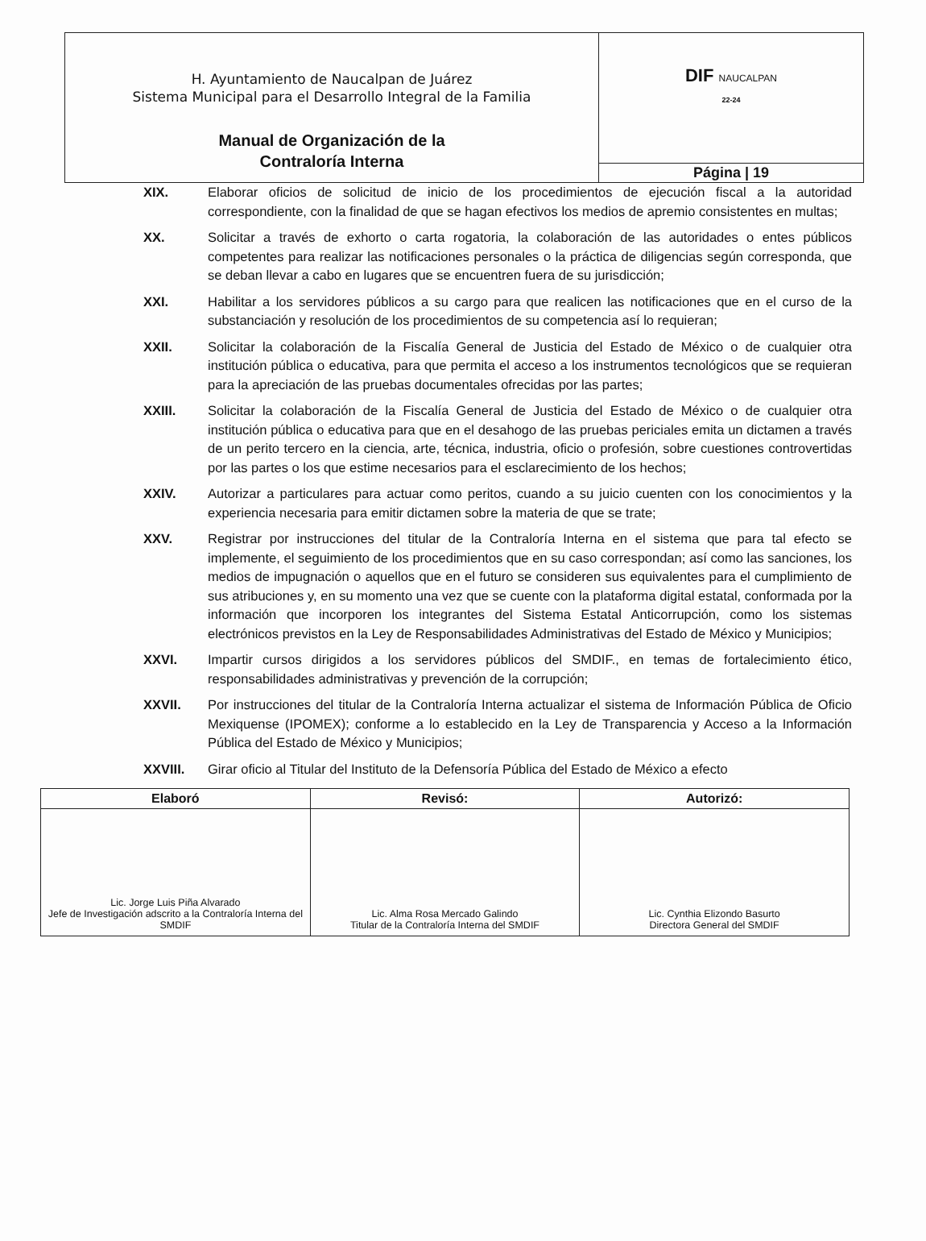| H. Ayuntamiento de Naucalpan de Juárez Sistema Municipal para el Desarrollo Integral de la Familia Manual de Organización de la Contraloría Interna | DIF NAUCALPAN 22-24 |
| | Página / 19 |
XIX. Elaborar oficios de solicitud de inicio de los procedimientos de ejecución fiscal a la autoridad correspondiente, con la finalidad de que se hagan efectivos los medios de apremio consistentes en multas;
XX. Solicitar a través de exhorto o carta rogatoria, la colaboración de las autoridades o entes públicos competentes para realizar las notificaciones personales o la práctica de diligencias según corresponda, que se deban llevar a cabo en lugares que se encuentren fuera de su jurisdicción;
XXI. Habilitar a los servidores públicos a su cargo para que realicen las notificaciones que en el curso de la substanciación y resolución de los procedimientos de su competencia así lo requieran;
XXII. Solicitar la colaboración de la Fiscalía General de Justicia del Estado de México o de cualquier otra institución pública o educativa, para que permita el acceso a los instrumentos tecnológicos que se requieran para la apreciación de las pruebas documentales ofrecidas por las partes;
XXIII. Solicitar la colaboración de la Fiscalía General de Justicia del Estado de México o de cualquier otra institución pública o educativa para que en el desahogo de las pruebas periciales emita un dictamen a través de un perito tercero en la ciencia, arte, técnica, industria, oficio o profesión, sobre cuestiones controvertidas por las partes o los que estime necesarios para el esclarecimiento de los hechos;
XXIV. Autorizar a particulares para actuar como peritos, cuando a su juicio cuenten con los conocimientos y la experiencia necesaria para emitir dictamen sobre la materia de que se trate;
XXV. Registrar por instrucciones del titular de la Contraloría Interna en el sistema que para tal efecto se implemente, el seguimiento de los procedimientos que en su caso correspondan; así como las sanciones, los medios de impugnación o aquellos que en el futuro se consideren sus equivalentes para el cumplimiento de sus atribuciones y, en su momento una vez que se cuente con la plataforma digital estatal, conformada por la información que incorporen los integrantes del Sistema Estatal Anticorrupción, como los sistemas electrónicos previstos en la Ley de Responsabilidades Administrativas del Estado de México y Municipios;
XXVI. Impartir cursos dirigidos a los servidores públicos del SMDIF., en temas de fortalecimiento ético, responsabilidades administrativas y prevención de la corrupción;
XXVII. Por instrucciones del titular de la Contraloría Interna actualizar el sistema de Información Pública de Oficio Mexiquense (IPOMEX); conforme a lo establecido en la Ley de Transparencia y Acceso a la Información Pública del Estado de México y Municipios;
XXVIII. Girar oficio al Titular del Instituto de la Defensoría Pública del Estado de México a efecto
| Elaboró | Revisó: | Autorizó: |
| --- | --- | --- |
| Lic. Jorge Luis Piña Alvarado Jefe de Investigación adscrito a la Contraloría Interna del SMDIF | Lic. Alma Rosa Mercado Galindo Titular de la Contraloría Interna del SMDIF | Lic. Cynthia Elizondo Basurto Directora General del SMDIF |